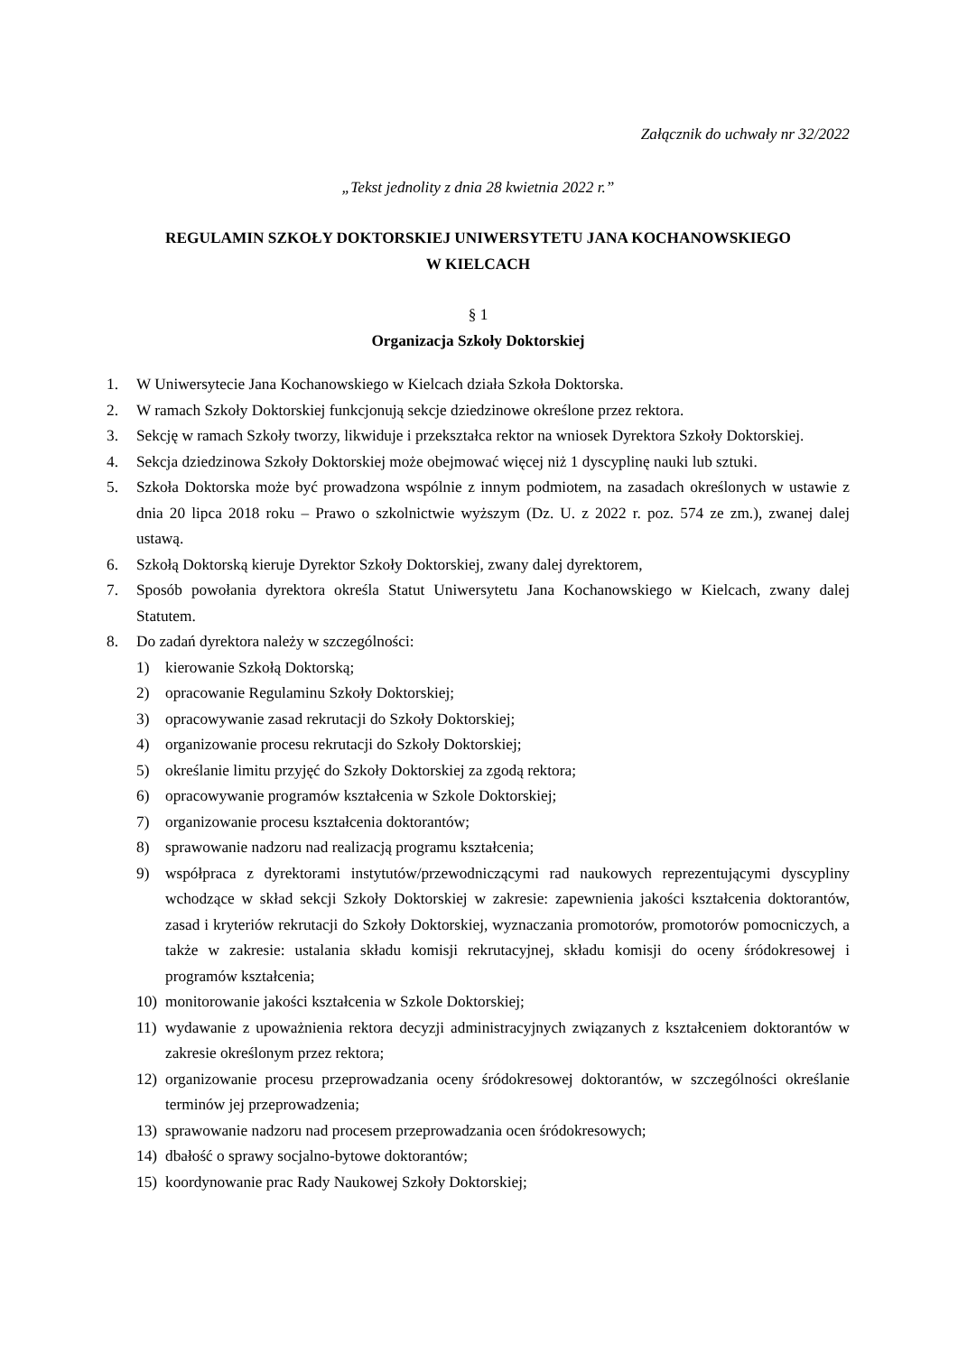Załącznik do uchwały nr 32/2022
„Tekst jednolity z dnia 28 kwietnia 2022 r.”
REGULAMIN SZKOŁY DOKTORSKIEJ UNIWERSYTETU JANA KOCHANOWSKIEGO
W KIELCACH
§ 1
Organizacja Szkoły Doktorskiej
1. W Uniwersytecie Jana Kochanowskiego w Kielcach działa Szkoła Doktorska.
2. W ramach Szkoły Doktorskiej funkcjonują sekcje dziedzinowe określone przez rektora.
3. Sekcję w ramach Szkoły tworzy, likwiduje i przekształca rektor na wniosek Dyrektora Szkoły Doktorskiej.
4. Sekcja dziedzinowa Szkoły Doktorskiej może obejmować więcej niż 1 dyscyplinę nauki lub sztuki.
5. Szkoła Doktorska może być prowadzona wspólnie z innym podmiotem, na zasadach określonych w ustawie z dnia 20 lipca 2018 roku – Prawo o szkolnictwie wyższym (Dz. U. z 2022 r. poz. 574 ze zm.), zwanej dalej ustawą.
6. Szkołą Doktorską kieruje Dyrektor Szkoły Doktorskiej, zwany dalej dyrektorem,
7. Sposób powołania dyrektora określa Statut Uniwersytetu Jana Kochanowskiego w Kielcach, zwany dalej Statutem.
8. Do zadań dyrektora należy w szczególności:
1) kierowanie Szkołą Doktorską;
2) opracowanie Regulaminu Szkoły Doktorskiej;
3) opracowywanie zasad rekrutacji do Szkoły Doktorskiej;
4) organizowanie procesu rekrutacji do Szkoły Doktorskiej;
5) określanie limitu przyjęć do Szkoły Doktorskiej za zgodą rektora;
6) opracowywanie programów kształcenia w Szkole Doktorskiej;
7) organizowanie procesu kształcenia doktorantów;
8) sprawowanie nadzoru nad realizacją programu kształcenia;
9) współpraca z dyrektorami instytutów/przewodniczącymi rad naukowych reprezentującymi dyscypliny wchodzące w skład sekcji Szkoły Doktorskiej w zakresie: zapewnienia jakości kształcenia doktorantów, zasad i kryteriów rekrutacji do Szkoły Doktorskiej, wyznaczania promotorów, promotorów pomocniczych, a także w zakresie: ustalania składu komisji rekrutacyjnej, składu komisji do oceny śródokresowej i programów kształcenia;
10) monitorowanie jakości kształcenia w Szkole Doktorskiej;
11) wydawanie z upoważnienia rektora decyzji administracyjnych związanych z kształceniem doktorantów w zakresie określonym przez rektora;
12) organizowanie procesu przeprowadzania oceny śródokresowej doktorantów, w szczególności określanie terminów jej przeprowadzenia;
13) sprawowanie nadzoru nad procesem przeprowadzania ocen śródokresowych;
14) dbałość o sprawy socjalno-bytowe doktorantów;
15) koordynowanie prac Rady Naukowej Szkoły Doktorskiej;